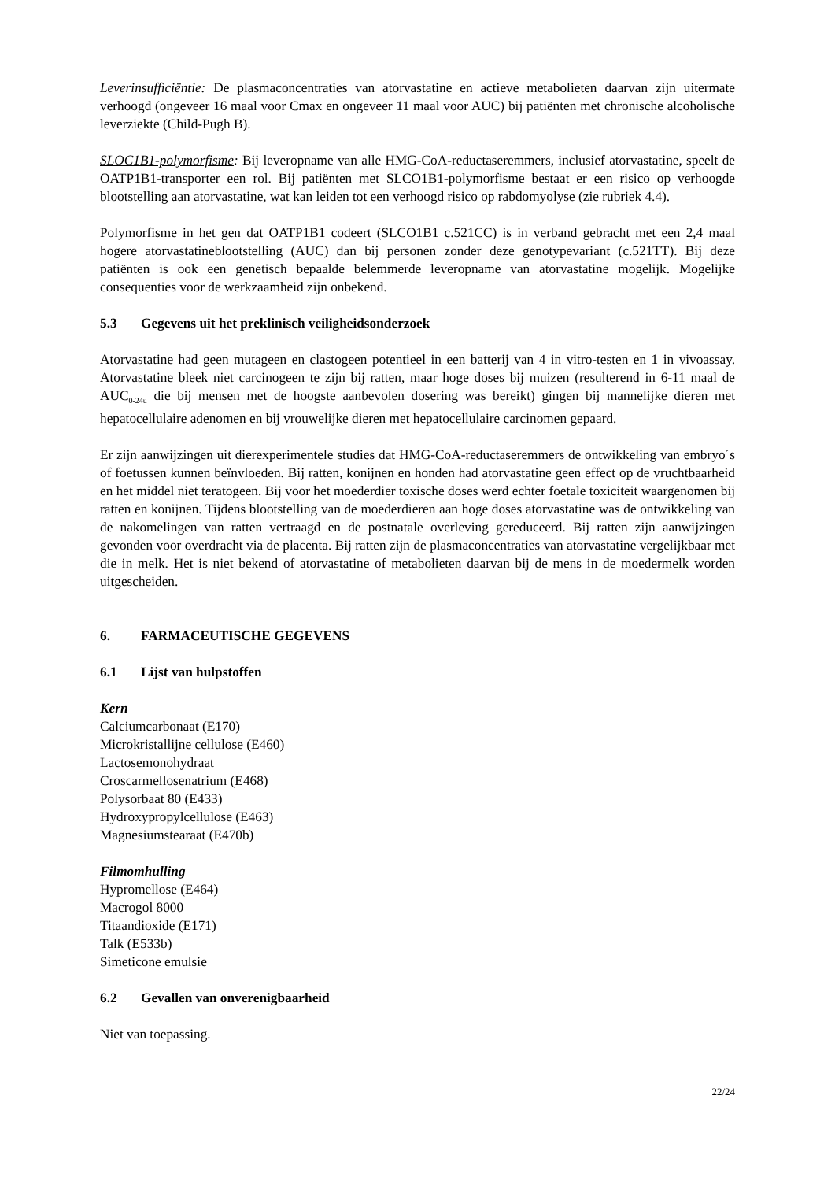Leverinsufficiëntie: De plasmaconcentraties van atorvastatine en actieve metabolieten daarvan zijn uitermate verhoogd (ongeveer 16 maal voor Cmax en ongeveer 11 maal voor AUC) bij patiënten met chronische alcoholische leverziekte (Child-Pugh B).
SLOC1B1-polymorfisme: Bij leveropname van alle HMG-CoA-reductaseremmers, inclusief atorvastatine, speelt de OATP1B1-transporter een rol. Bij patiënten met SLCO1B1-polymorfisme bestaat er een risico op verhoogde blootstelling aan atorvastatine, wat kan leiden tot een verhoogd risico op rabdomyolyse (zie rubriek 4.4).
Polymorfisme in het gen dat OATP1B1 codeert (SLCO1B1 c.521CC) is in verband gebracht met een 2,4 maal hogere atorvastatineblootstelling (AUC) dan bij personen zonder deze genotypevariant (c.521TT). Bij deze patiënten is ook een genetisch bepaalde belemmerde leveropname van atorvastatine mogelijk. Mogelijke consequenties voor de werkzaamheid zijn onbekend.
5.3 Gegevens uit het preklinisch veiligheidsonderzoek
Atorvastatine had geen mutageen en clastogeen potentieel in een batterij van 4 in vitro-testen en 1 in vivoassay. Atorvastatine bleek niet carcinogeen te zijn bij ratten, maar hoge doses bij muizen (resulterend in 6-11 maal de AUC<sub>0-24u</sub> die bij mensen met de hoogste aanbevolen dosering was bereikt) gingen bij mannelijke dieren met hepatocellulaire adenomen en bij vrouwelijke dieren met hepatocellulaire carcinomen gepaard.
Er zijn aanwijzingen uit dierexperimentele studies dat HMG-CoA-reductaseremmers de ontwikkeling van embryo´s of foetussen kunnen beïnvloeden. Bij ratten, konijnen en honden had atorvastatine geen effect op de vruchtbaarheid en het middel niet teratogeen. Bij voor het moederdier toxische doses werd echter foetale toxiciteit waargenomen bij ratten en konijnen. Tijdens blootstelling van de moederdieren aan hoge doses atorvastatine was de ontwikkeling van de nakomelingen van ratten vertraagd en de postnatale overleving gereduceerd. Bij ratten zijn aanwijzingen gevonden voor overdracht via de placenta. Bij ratten zijn de plasmaconcentraties van atorvastatine vergelijkbaar met die in melk. Het is niet bekend of atorvastatine of metabolieten daarvan bij de mens in de moedermelk worden uitgescheiden.
6. FARMACEUTISCHE GEGEVENS
6.1 Lijst van hulpstoffen
Kern
Calciumcarbonaat (E170)
Microkristallijne cellulose (E460)
Lactosemonohydraat
Croscarmellosenatrium (E468)
Polysorbaat 80 (E433)
Hydroxypropylcellulose (E463)
Magnesiumstearaat (E470b)
Filmomhulling
Hypromellose (E464)
Macrogol 8000
Titaandioxide (E171)
Talk (E533b)
Simeticone emulsie
6.2 Gevallen van onverenigbaarheid
Niet van toepassing.
22/24